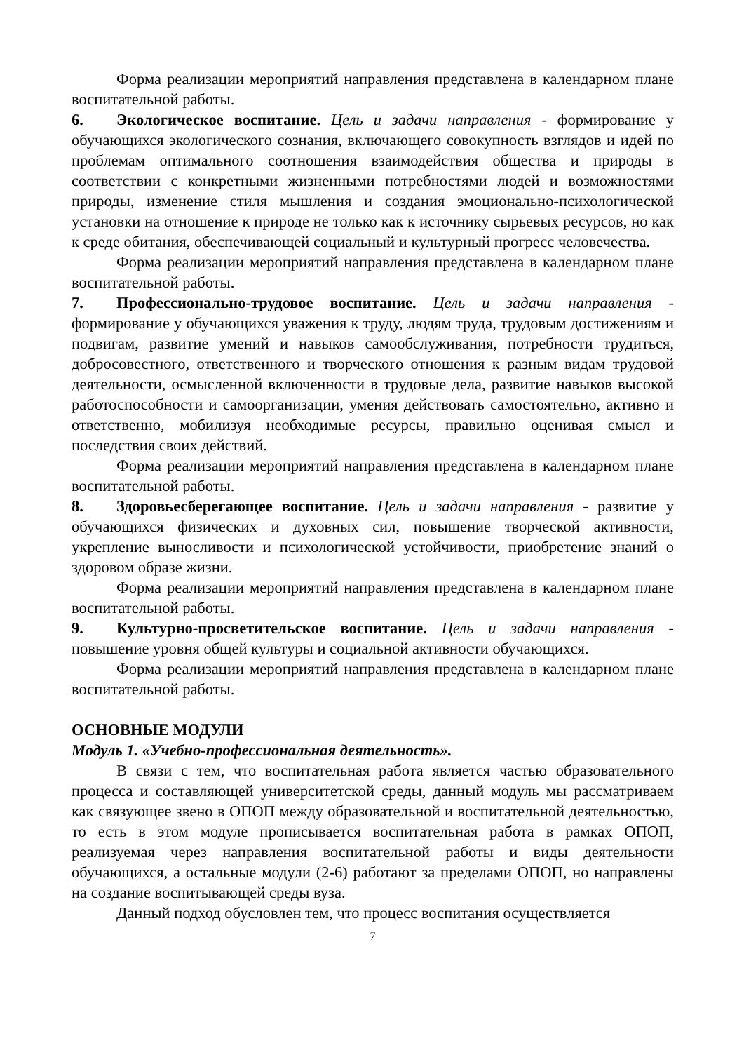Форма реализации мероприятий направления представлена в календарном плане воспитательной работы.
6. Экологическое воспитание. Цель и задачи направления - формирование у обучающихся экологического сознания, включающего совокупность взглядов и идей по проблемам оптимального соотношения взаимодействия общества и природы в соответствии с конкретными жизненными потребностями людей и возможностями природы, изменение стиля мышления и создания эмоционально-психологической установки на отношение к природе не только как к источнику сырьевых ресурсов, но как к среде обитания, обеспечивающей социальный и культурный прогресс человечества.
Форма реализации мероприятий направления представлена в календарном плане воспитательной работы.
7. Профессионально-трудовое воспитание. Цель и задачи направления - формирование у обучающихся уважения к труду, людям труда, трудовым достижениям и подвигам, развитие умений и навыков самообслуживания, потребности трудиться, добросовестного, ответственного и творческого отношения к разным видам трудовой деятельности, осмысленной включенности в трудовые дела, развитие навыков высокой работоспособности и самоорганизации, умения действовать самостоятельно, активно и ответственно, мобилизуя необходимые ресурсы, правильно оценивая смысл и последствия своих действий.
Форма реализации мероприятий направления представлена в календарном плане воспитательной работы.
8. Здоровьесберегающее воспитание. Цель и задачи направления - развитие у обучающихся физических и духовных сил, повышение творческой активности, укрепление выносливости и психологической устойчивости, приобретение знаний о здоровом образе жизни.
Форма реализации мероприятий направления представлена в календарном плане воспитательной работы.
9. Культурно-просветительское воспитание. Цель и задачи направления - повышение уровня общей культуры и социальной активности обучающихся.
Форма реализации мероприятий направления представлена в календарном плане воспитательной работы.
ОСНОВНЫЕ МОДУЛИ
Модуль 1. «Учебно-профессиональная деятельность».
В связи с тем, что воспитательная работа является частью образовательного процесса и составляющей университетской среды, данный модуль мы рассматриваем как связующее звено в ОПОП между образовательной и воспитательной деятельностью, то есть в этом модуле прописывается воспитательная работа в рамках ОПОП, реализуемая через направления воспитательной работы и виды деятельности обучающихся, а остальные модули (2-6) работают за пределами ОПОП, но направлены на создание воспитывающей среды вуза.
Данный подход обусловлен тем, что процесс воспитания осуществляется
7